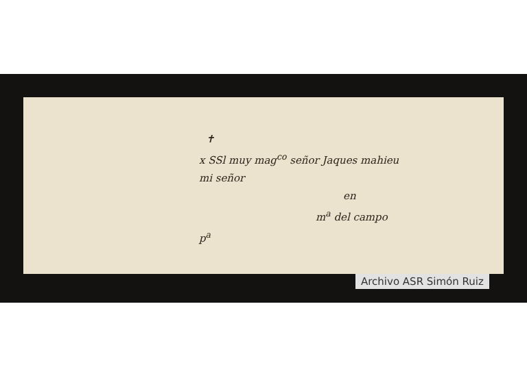✝
x SSl muy mag<sup>co</sup> señor Jaques mahieu
mi señor
en
m<sup>a</sup> del campo
p<sup>a</sup>
Archivo ASR Simón Ruiz